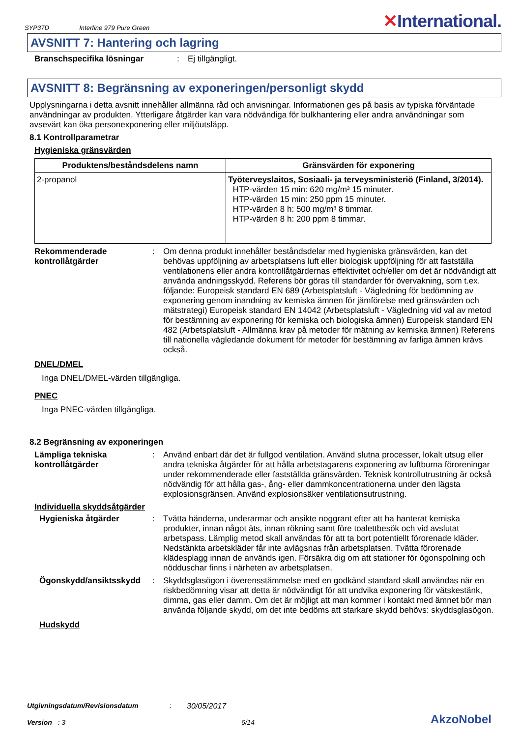SYP37D Interfine 979 Pure Green
✕International.
AVSNITT 7: Hantering och lagring
Branschspecifika lösningar : Ej tillgängligt.
AVSNITT 8: Begränsning av exponeringen/personligt skydd
Upplysningarna i detta avsnitt innehåller allmänna råd och anvisningar. Informationen ges på basis av typiska förväntade användningar av produkten. Ytterligare åtgärder kan vara nödvändiga för bulkhantering eller andra användningar som avsevärt kan öka personexponering eller miljöutsläpp.
8.1 Kontrollparametrar
Hygieniska gränsvärden
| Produktens/beståndsdelens namn | Gränsvärden för exponering |
| --- | --- |
| 2-propanol | Työterveyslaitos, Sosiaali- ja terveysministeriö (Finland, 3/2014). HTP-värden 15 min: 620 mg/m³ 15 minuter. HTP-värden 15 min: 250 ppm 15 minuter. HTP-värden 8 h: 500 mg/m³ 8 timmar. HTP-värden 8 h: 200 ppm 8 timmar. |
Rekommenderade kontrollåtgärder
: Om denna produkt innehåller beståndsdelar med hygieniska gränsvärden, kan det behövas uppföljning av arbetsplatsens luft eller biologisk uppföljning för att fastställa ventilationens eller andra kontrollåtgärdernas effektivitet och/eller om det är nödvändigt att använda andningsskydd. Referens bör göras till standarder för övervakning, som t.ex. följande: Europeisk standard EN 689 (Arbetsplatsluft - Vägledning för bedömning av exponering genom inandning av kemiska ämnen för jämförelse med gränsvärden och mätstrategi) Europeisk standard EN 14042 (Arbetsplatsluft - Vägledning vid val av metod för bestämning av exponering för kemiska och biologiska ämnen) Europeisk standard EN 482 (Arbetsplatsluft - Allmänna krav på metoder för mätning av kemiska ämnen) Referens till nationella vägledande dokument för metoder för bestämning av farliga ämnen krävs också.
DNEL/DMEL
Inga DNEL/DMEL-värden tillgängliga.
PNEC
Inga PNEC-värden tillgängliga.
8.2 Begränsning av exponeringen
Lämpliga tekniska kontrollåtgärder
: Använd enbart där det är fullgod ventilation. Använd slutna processer, lokalt utsug eller andra tekniska åtgärder för att hålla arbetstagarens exponering av luftburna föroreningar under rekommenderade eller fastställda gränsvärden. Teknisk kontrollutrustning är också nödvändig för att hålla gas-, ång- eller dammkoncentrationerna under den lägsta explosionsgränsen. Använd explosionsäker ventilationsutrustning.
Individuella skyddsåtgärder
Hygieniska åtgärder : Tvätta händerna, underarmar och ansikte noggrant efter att ha hanterat kemiska produkter, innan något äts, innan rökning samt före toalettbesök och vid avslutat arbetspass. Lämplig metod skall användas för att ta bort potentiellt förorenade kläder. Nedstänkta arbetskläder får inte avlägsnas från arbetsplatsen. Tvätta förorenade klädesplagg innan de används igen. Försäkra dig om att stationer för ögonspolning och nödduschar finns i närheten av arbetsplatsen.
Ögonskydd/ansiktsskydd : Skyddsglasögon i överensstämmelse med en godkänd standard skall användas när en riskbedömning visar att detta är nödvändigt för att undvika exponering för vätskestänk, dimma, gas eller damm. Om det är möjligt att man kommer i kontakt med ämnet bör man använda följande skydd, om det inte bedöms att starkare skydd behövs: skyddsglasögon.
Hudskydd
Utgivningsdatum/Revisionsdatum: 30/05/2017
Version : 3 6/14 AkzoNobel